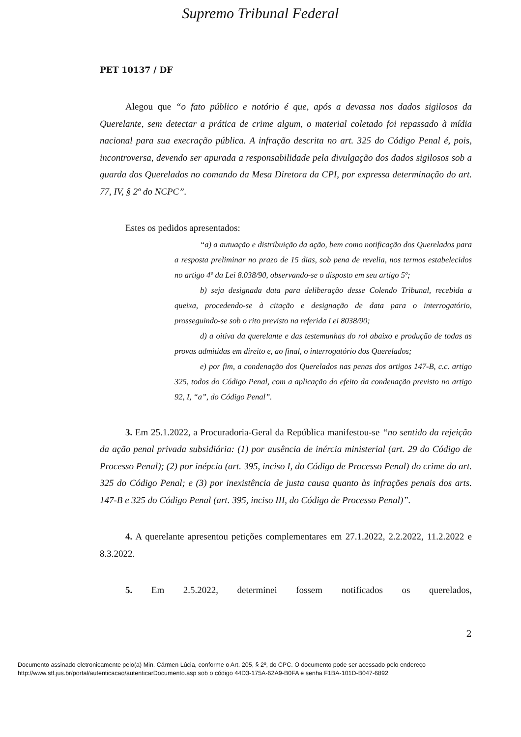Supremo Tribunal Federal
PET 10137 / DF
Alegou que “o fato público e notório é que, após a devassa nos dados sigilosos da Querelante, sem detectar a prática de crime algum, o material coletado foi repassado à mídia nacional para sua execração pública. A infração descrita no art. 325 do Código Penal é, pois, incontroversa, devendo ser apurada a responsabilidade pela divulgação dos dados sigilosos sob a guarda dos Querelados no comando da Mesa Diretora da CPI, por expressa determinação do art. 77, IV, § 2º do NCPC”.
Estes os pedidos apresentados:
“a) a autuação e distribuição da ação, bem como notificação dos Querelados para a resposta preliminar no prazo de 15 dias, sob pena de revelia, nos termos estabelecidos no artigo 4º da Lei 8.038/90, observando-se o disposto em seu artigo 5º;
b) seja designada data para deliberação desse Colendo Tribunal, recebida a queixa, procedendo-se à citação e designação de data para o interrogatório, prosseguindo-se sob o rito previsto na referida Lei 8038/90;
d) a oitiva da querelante e das testemunhas do rol abaixo e produção de todas as provas admitidas em direito e, ao final, o interrogatório dos Querelados;
e) por fim, a condenação dos Querelados nas penas dos artigos 147-B, c.c. artigo 325, todos do Código Penal, com a aplicação do efeito da condenação previsto no artigo 92, I, “a”, do Código Penal”.
3. Em 25.1.2022, a Procuradoria-Geral da República manifestou-se “no sentido da rejeição da ação penal privada subsidiária: (1) por ausência de inércia ministerial (art. 29 do Código de Processo Penal); (2) por inépcia (art. 395, inciso I, do Código de Processo Penal) do crime do art. 325 do Código Penal; e (3) por inexistência de justa causa quanto às infrações penais dos arts. 147-B e 325 do Código Penal (art. 395, inciso III, do Código de Processo Penal)”.
4. A querelante apresentou petições complementares em 27.1.2022, 2.2.2022, 11.2.2022 e 8.3.2022.
5. Em 2.5.2022, determinei fossem notificados os querelados,
2
Documento assinado eletronicamente pelo(a) Min. Cármen Lúcia, conforme o Art. 205, § 2º, do CPC. O documento pode ser acessado pelo endereço
http://www.stf.jus.br/portal/autenticacao/autenticarDocumento.asp sob o código 44D3-175A-62A9-B0FA e senha F1BA-101D-B047-6892